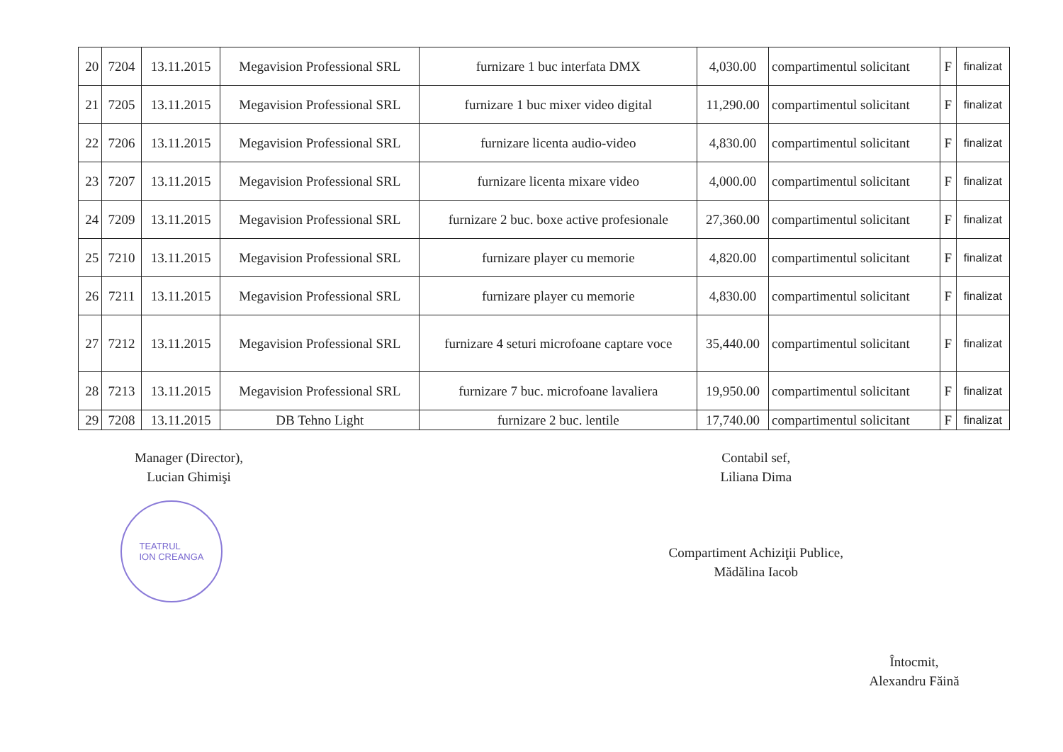| 20 | 7204 | 13.11.2015 | Megavision Professional SRL | furnizare 1 buc interfata DMX | 4,030.00 | compartimentul solicitant | F | finalizat |
| 21 | 7205 | 13.11.2015 | Megavision Professional SRL | furnizare 1 buc mixer video digital | 11,290.00 | compartimentul solicitant | F | finalizat |
| 22 | 7206 | 13.11.2015 | Megavision Professional SRL | furnizare licenta audio-video | 4,830.00 | compartimentul solicitant | F | finalizat |
| 23 | 7207 | 13.11.2015 | Megavision Professional SRL | furnizare licenta mixare video | 4,000.00 | compartimentul solicitant | F | finalizat |
| 24 | 7209 | 13.11.2015 | Megavision Professional SRL | furnizare 2 buc. boxe active profesionale | 27,360.00 | compartimentul solicitant | F | finalizat |
| 25 | 7210 | 13.11.2015 | Megavision Professional SRL | furnizare player cu memorie | 4,820.00 | compartimentul solicitant | F | finalizat |
| 26 | 7211 | 13.11.2015 | Megavision Professional SRL | furnizare player cu memorie | 4,830.00 | compartimentul solicitant | F | finalizat |
| 27 | 7212 | 13.11.2015 | Megavision Professional SRL | furnizare 4 seturi microfoane captare voce | 35,440.00 | compartimentul solicitant | F | finalizat |
| 28 | 7213 | 13.11.2015 | Megavision Professional SRL | furnizare 7 buc. microfoane lavaliera | 19,950.00 | compartimentul solicitant | F | finalizat |
| 29 | 7208 | 13.11.2015 | DB Tehno Light | furnizare 2 buc. lentile | 17,740.00 | compartimentul solicitant | F | finalizat |
Manager (Director),
Lucian Ghimişi
TEATRUL
ION CREANGA
Contabil sef,
Liliana Dima
Compartiment Achiziţii Publice,
Mădălina Iacob
Întocmit,
Alexandru Făină